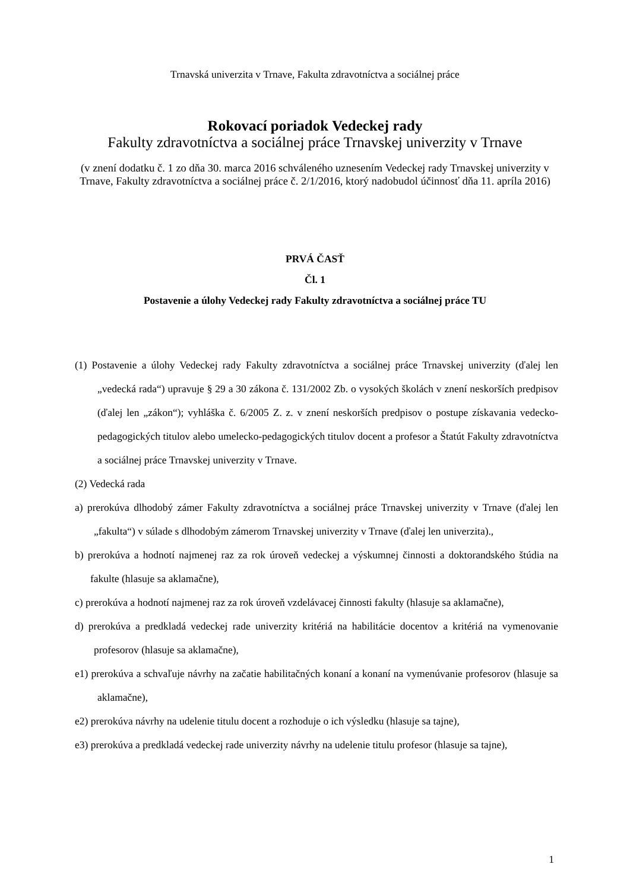Trnavská univerzita v Trnave, Fakulta zdravotníctva a sociálnej práce
Rokovací poriadok Vedeckej rady
Fakulty zdravotníctva a sociálnej práce Trnavskej univerzity v Trnave
(v znení dodatku č. 1 zo dňa 30. marca 2016 schváleného uznesením Vedeckej rady Trnavskej univerzity v Trnave, Fakulty zdravotníctva a sociálnej práce č. 2/1/2016, ktorý nadobudol účinnosť dňa 11. apríla 2016)
PRVÁ ČASŤ
Čl. 1
Postavenie a úlohy Vedeckej rady Fakulty zdravotníctva a sociálnej práce TU
(1) Postavenie a úlohy Vedeckej rady Fakulty zdravotníctva a sociálnej práce Trnavskej univerzity (ďalej len „vedecká rada“) upravuje § 29 a 30 zákona č. 131/2002 Zb. o vysokých školách v znení neskorších predpisov (ďalej len „zákon“); vyhláška č. 6/2005 Z. z. v znení neskorších predpisov o postupe získavania vedecko-pedagogických titulov alebo umelecko-pedagogických titulov docent a profesor a Štatút Fakulty zdravotníctva a sociálnej práce Trnavskej univerzity v Trnave.
(2) Vedecká rada
a) prerokúva dlhodobý zámer Fakulty zdravotníctva a sociálnej práce Trnavskej univerzity v Trnave (ďalej len „fakulta“) v súlade s dlhodobým zámerom Trnavskej univerzity v Trnave (ďalej len univerzita).,
b) prerokúva a hodnotí najmenej raz za rok úroveň vedeckej a výskumnej činnosti a doktorandského štúdia na fakulte (hlasuje sa aklamačne),
c) prerokúva a hodnotí najmenej raz za rok úroveň vzdelávacej činnosti fakulty (hlasuje sa aklamačne),
d) prerokúva a predkladá vedeckej rade univerzity kritériá na habilitácie docentov a kritériá na vymenovanie profesorov (hlasuje sa aklamačne),
e1) prerokúva a schvaľuje návrhy na začatie habilitačných konaní a konaní na vymenúvanie profesorov (hlasuje sa aklamačne),
e2) prerokúva návrhy na udelenie titulu docent a rozhoduje o ich výsledku (hlasuje sa tajne),
e3) prerokúva a predkladá vedeckej rade univerzity návrhy na udelenie titulu profesor (hlasuje sa tajne),
1